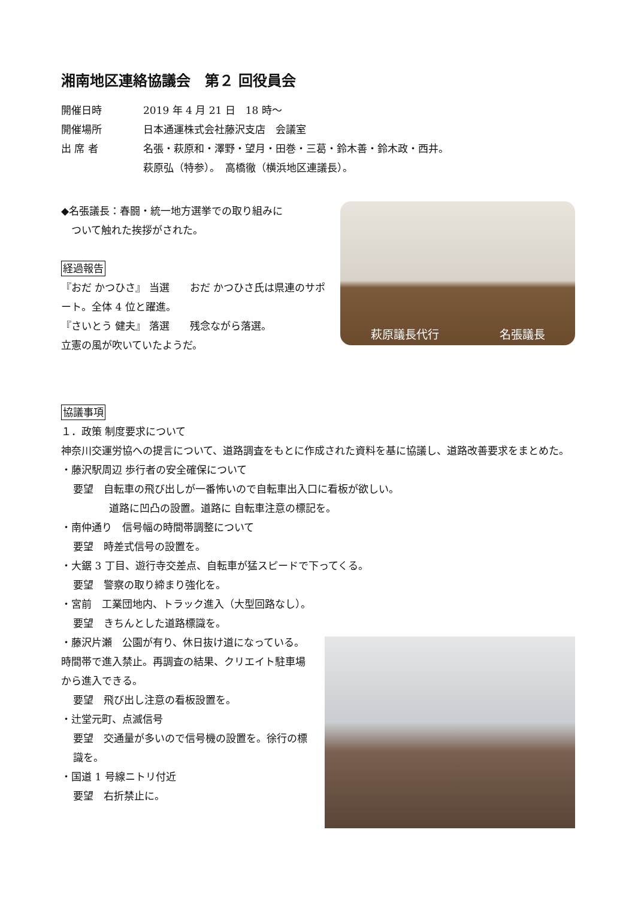湘南地区連絡協議会　第２ 回役員会
開催日時 2019 年 4 月 21 日　18 時～
開催場所 日本通運株式会社藤沢支店　会議室
出 席 者 名張・萩原和・澤野・望月・田巻・三葛・鈴木善・鈴木政・西井。
萩原弘（特参）。　高橋徹（横浜地区連議長）。
◆名張議長：春闘・統一地方選挙での取り組みに
　ついて触れた挨拶がされた。
経過報告
『おだ かつひさ』 当選　　おだ かつひさ氏は県連のサポート。全体 4 位と躍進。
『さいとう 健夫』 落選　　残念ながら落選。
立憲の風が吹いていたようだ。
萩原議長代行 名張議長
協議事項
１．政策 制度要求について
神奈川交運労協への提言について、道路調査をもとに作成された資料を基に協議し、道路改善要求をまとめた。
・藤沢駅周辺 歩行者の安全確保について
要望　自転車の飛び出しが一番怖いので自転車出入口に看板が欲しい。
道路に凹凸の設置。道路に 自転車注意の標記を。
・南仲通り　信号幅の時間帯調整について
要望　時差式信号の設置を。
・大鋸 3 丁目、遊行寺交差点、自転車が猛スピードで下ってくる。
要望　警察の取り締まり強化を。
・宮前　工業団地内、トラック進入（大型回路なし）。
要望　きちんとした道路標識を。
・藤沢片瀬　公園が有り、休日抜け道になっている。時間帯で進入禁止。再調査の結果、クリエイト駐車場から進入できる。
要望　飛び出し注意の看板設置を。
・辻堂元町、点滅信号
要望　交通量が多いので信号機の設置を。徐行の標識を。
・国道 1 号線ニトリ付近
要望　右折禁止に。